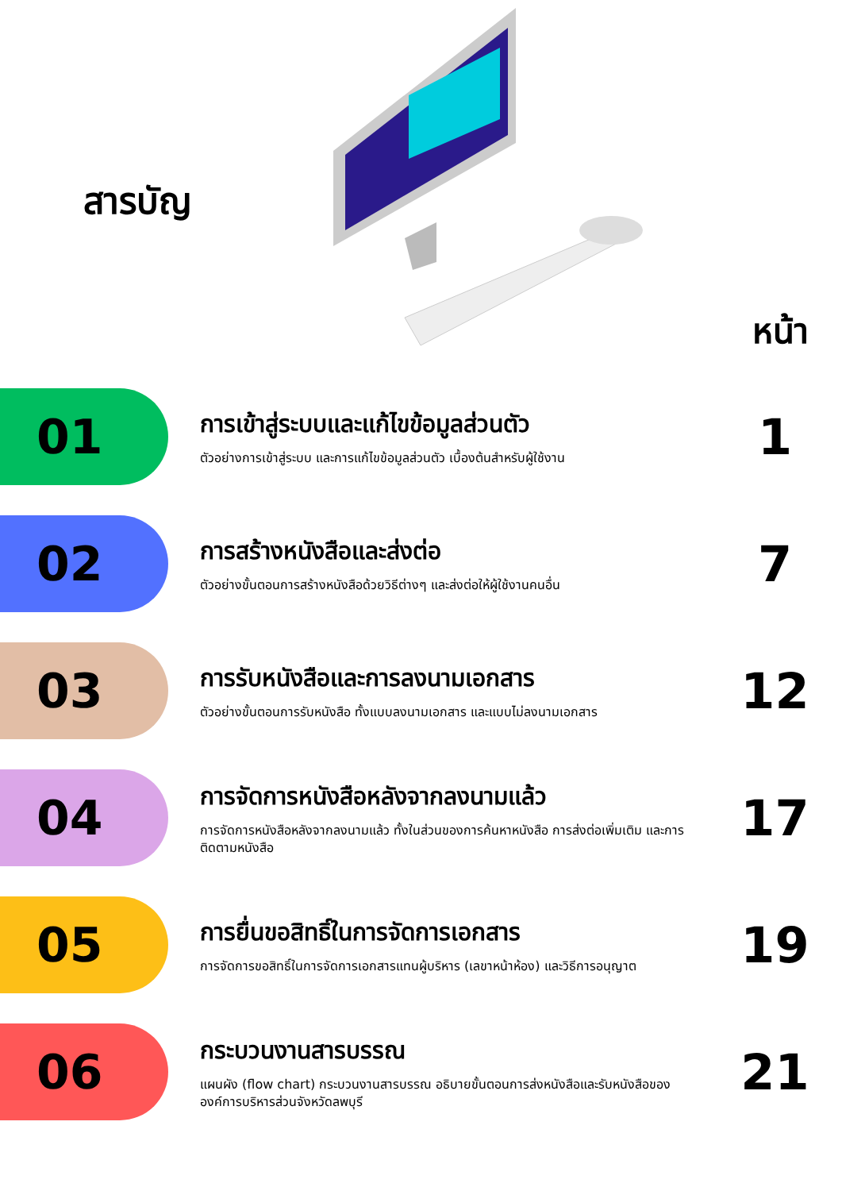สารบัญ
หน้า
01
การเข้าสู่ระบบและแก้ไขข้อมูลส่วนตัว
ตัวอย่างการเข้าสู่ระบบ และการแก้ไขข้อมูลส่วนตัว เบื้องต้นสำหรับผู้ใช้งาน
1
02
การสร้างหนังสือและส่งต่อ
ตัวอย่างขั้นตอนการสร้างหนังสือด้วยวิธีต่างๆ และส่งต่อให้ผู้ใช้งานคนอื่น
7
03
การรับหนังสือและการลงนามเอกสาร
ตัวอย่างขั้นตอนการรับหนังสือ ทั้งแบบลงนามเอกสาร และแบบไม่ลงนามเอกสาร
12
04
การจัดการหนังสือหลังจากลงนามแล้ว
การจัดการหนังสือหลังจากลงนามแล้ว ทั้งในส่วนของการค้นหาหนังสือ การส่งต่อเพิ่มเติม และการติดตามหนังสือ
17
05
การยื่นขอสิทธิ์ในการจัดการเอกสาร
การจัดการขอสิทธิ์ในการจัดการเอกสารแทนผู้บริหาร (เลขาหน้าห้อง) และวิธีการอนุญาต
19
06
กระบวนงานสารบรรณ
แผนผัง (flow chart) กระบวนงานสารบรรณ อธิบายขั้นตอนการส่งหนังสือและรับหนังสือขององค์การบริหารส่วนจังหวัดลพบุรี
21